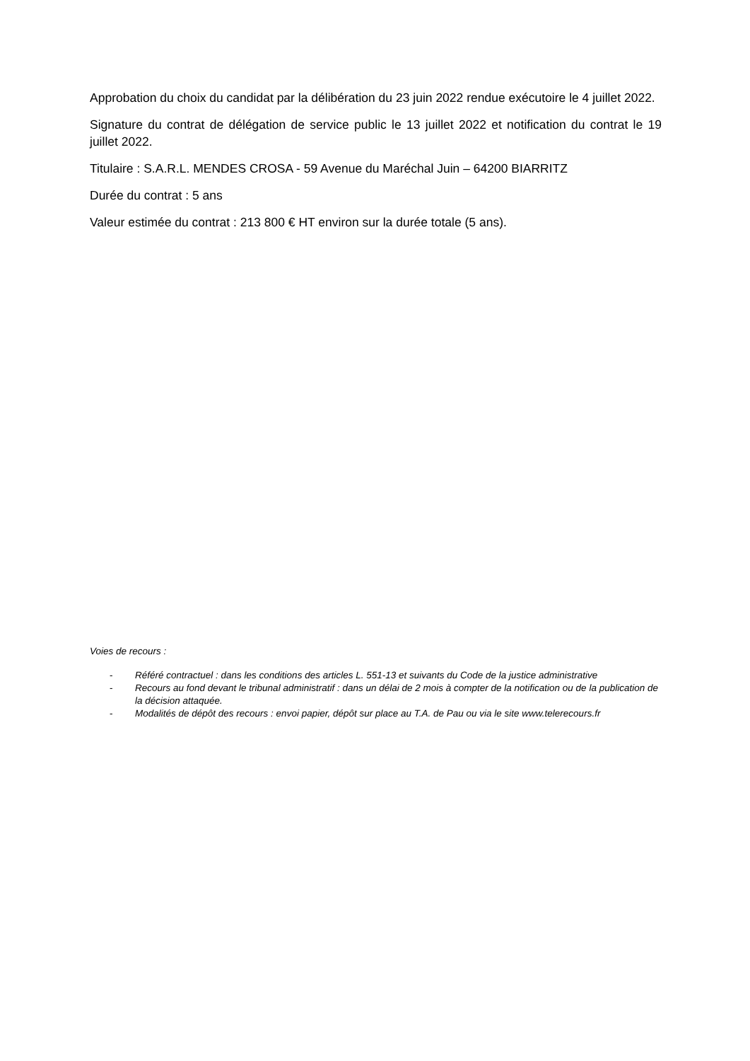Approbation du choix du candidat par la délibération du 23 juin 2022 rendue exécutoire le 4 juillet 2022.
Signature du contrat de délégation de service public le 13 juillet 2022 et notification du contrat le 19 juillet 2022.
Titulaire : S.A.R.L. MENDES CROSA - 59 Avenue du Maréchal Juin – 64200 BIARRITZ
Durée du contrat : 5 ans
Valeur estimée du contrat : 213 800 € HT environ sur la durée totale (5 ans).
Voies de recours :
- Référé contractuel : dans les conditions des articles L. 551-13 et suivants du Code de la justice administrative
- Recours au fond devant le tribunal administratif : dans un délai de 2 mois à compter de la notification ou de la publication de la décision attaquée.
- Modalités de dépôt des recours : envoi papier, dépôt sur place au T.A. de Pau ou via le site www.telerecours.fr